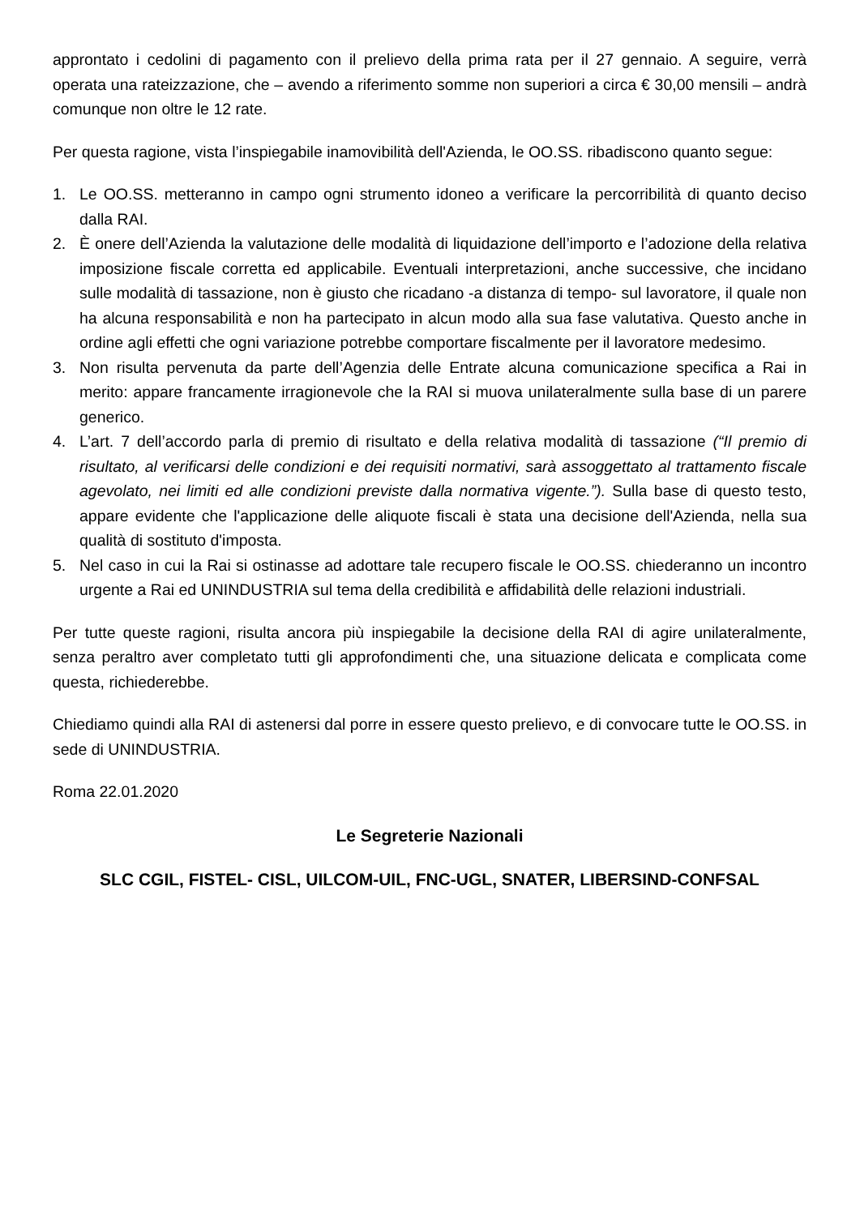approntato i cedolini di pagamento con il prelievo della prima rata per il 27 gennaio. A seguire, verrà operata una rateizzazione, che – avendo a riferimento somme non superiori a circa € 30,00 mensili – andrà comunque non oltre le 12 rate.
Per questa ragione, vista l’inspiegabile inamovibilità dell'Azienda, le OO.SS. ribadiscono quanto segue:
1. Le OO.SS. metteranno in campo ogni strumento idoneo a verificare la percorribilità di quanto deciso dalla RAI.
2. È onere dell’Azienda la valutazione delle modalità di liquidazione dell’importo e l’adozione della relativa imposizione fiscale corretta ed applicabile. Eventuali interpretazioni, anche successive, che incidano sulle modalità di tassazione, non è giusto che ricadano -a distanza di tempo- sul lavoratore, il quale non ha alcuna responsabilità e non ha partecipato in alcun modo alla sua fase valutativa. Questo anche in ordine agli effetti che ogni variazione potrebbe comportare fiscalmente per il lavoratore medesimo.
3. Non risulta pervenuta da parte dell’Agenzia delle Entrate alcuna comunicazione specifica a Rai in merito: appare francamente irragionevole che la RAI si muova unilateralmente sulla base di un parere generico.
4. L’art. 7 dell’accordo parla di premio di risultato e della relativa modalità di tassazione (“Il premio di risultato, al verificarsi delle condizioni e dei requisiti normativi, sarà assoggettato al trattamento fiscale agevolato, nei limiti ed alle condizioni previste dalla normativa vigente.”). Sulla base di questo testo, appare evidente che l'applicazione delle aliquote fiscali è stata una decisione dell'Azienda, nella sua qualità di sostituto d'imposta.
5. Nel caso in cui la Rai si ostinasse ad adottare tale recupero fiscale le OO.SS. chiederanno un incontro urgente a Rai ed UNINDUSTRIA sul tema della credibilità e affidabilità delle relazioni industriali.
Per tutte queste ragioni, risulta ancora più inspiegabile la decisione della RAI di agire unilateralmente, senza peraltro aver completato tutti gli approfondimenti che, una situazione delicata e complicata come questa, richiederebbe.
Chiediamo quindi alla RAI di astenersi dal porre in essere questo prelievo, e di convocare tutte le OO.SS. in sede di UNINDUSTRIA.
Roma 22.01.2020
Le Segreterie Nazionali
SLC CGIL, FISTEL- CISL, UILCOM-UIL, FNC-UGL, SNATER, LIBERSIND-CONFSAL